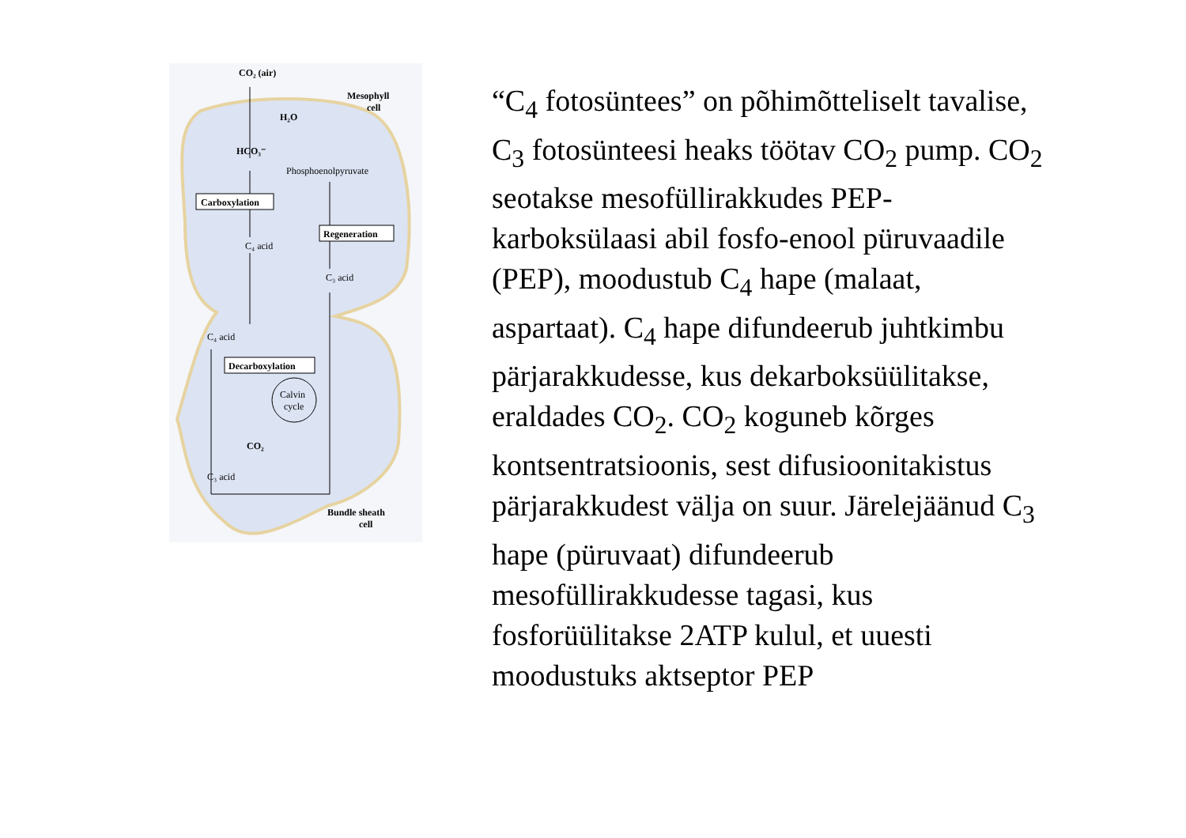CO₂ (air)
Mesophyll
cell
H₂O
HCO₃⁻
Phosphoenolpyruvate
Carboxylation
Regeneration
C₄ acid
C₃ acid
C₄ acid
Decarboxylation
Calvin
cycle
CO₂
C₃ acid
Bundle sheath
cell
“C<sub>4</sub> fotosüntees” on põhimõtteliselt tavalise, C<sub>3</sub> fotosünteesi heaks töötav CO<sub>2</sub> pump. CO<sub>2</sub> seotakse mesofüllirakkudes PEP-karboksülaasi abil fosfo-enool püruvaadile (PEP), moodustub C<sub>4</sub> hape (malaat, aspartaat). C<sub>4</sub> hape difundeerub juhtkimbu pärjarakkudesse, kus dekarboksüülitakse, eraldades CO<sub>2</sub>. CO<sub>2</sub> koguneb kõrges kontsentratsioonis, sest difusioonitakistus pärjarakkudest välja on suur. Järelejäänud C<sub>3</sub> hape (püruvaat) difundeerub mesofüllirakkudesse tagasi, kus fosforüülitakse 2ATP kulul, et uuesti moodustuks aktseptor PEP